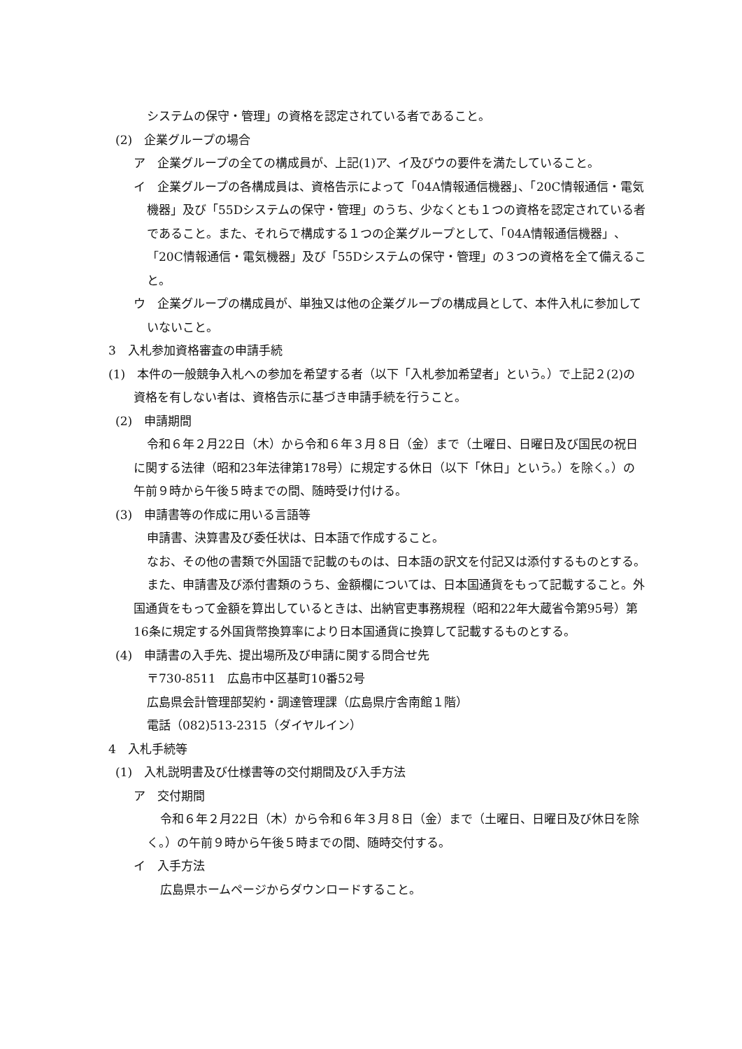システムの保守・管理」の資格を認定されている者であること。
(2)　企業グループの場合
ア　企業グループの全ての構成員が、上記(1)ア、イ及びウの要件を満たしていること。
イ　企業グループの各構成員は、資格告示によって「04A情報通信機器」、「20C情報通信・電気機器」及び「55Dシステムの保守・管理」のうち、少なくとも１つの資格を認定されている者であること。また、それらで構成する１つの企業グループとして、「04A情報通信機器」、「20C情報通信・電気機器」及び「55Dシステムの保守・管理」の３つの資格を全て備えること。
ウ　企業グループの構成員が、単独又は他の企業グループの構成員として、本件入札に参加していないこと。
3　入札参加資格審査の申請手続
(1)　本件の一般競争入札への参加を希望する者（以下「入札参加希望者」という。）で上記２(2)の資格を有しない者は、資格告示に基づき申請手続を行うこと。
(2)　申請期間
令和６年２月22日（木）から令和６年３月８日（金）まで（土曜日、日曜日及び国民の祝日に関する法律（昭和23年法律第178号）に規定する休日（以下「休日」という。）を除く。）の午前９時から午後５時までの間、随時受け付ける。
(3)　申請書等の作成に用いる言語等
申請書、決算書及び委任状は、日本語で作成すること。
なお、その他の書類で外国語で記載のものは、日本語の訳文を付記又は添付するものとする。
また、申請書及び添付書類のうち、金額欄については、日本国通貨をもって記載すること。外国通貨をもって金額を算出しているときは、出納官吏事務規程（昭和22年大蔵省令第95号）第16条に規定する外国貨幣換算率により日本国通貨に換算して記載するものとする。
(4)　申請書の入手先、提出場所及び申請に関する問合せ先
〒730-8511　広島市中区基町10番52号
広島県会計管理部契約・調達管理課（広島県庁舎南館１階）
電話（082)513-2315（ダイヤルイン）
4　入札手続等
(1)　入札説明書及び仕様書等の交付期間及び入手方法
ア　交付期間
令和６年２月22日（木）から令和６年３月８日（金）まで（土曜日、日曜日及び休日を除く。）の午前９時から午後５時までの間、随時交付する。
イ　入手方法
広島県ホームページからダウンロードすること。